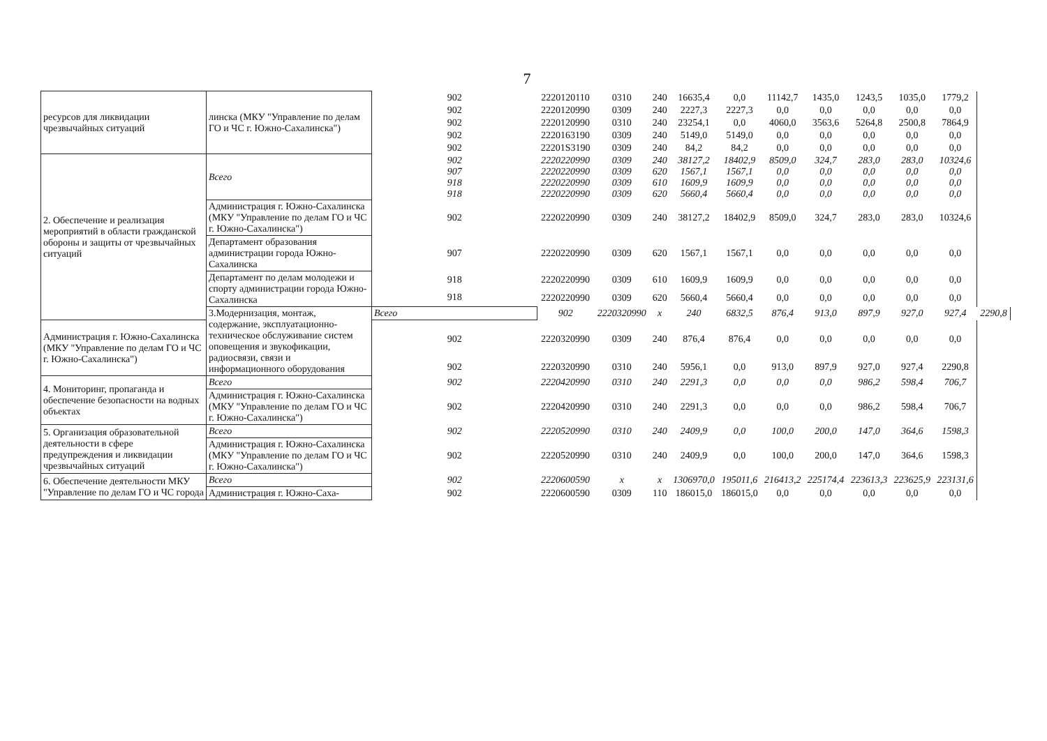7
| ресурсов для ликвидации чрезвычайных ситуаций | линска (МКУ "Управление по делам ГО и ЧС г. Южно-Сахалинска") | 902 | 2220120110 | 0310 | 240 | 16635,4 | 0,0 | 11142,7 | 1435,0 | 1243,5 | 1035,0 | 1779,2 | |
| | | 902 | 2220120990 | 0309 | 240 | 2227,3 | 2227,3 | 0,0 | 0,0 | 0,0 | 0,0 | 0,0 | |
| | | 902 | 2220120990 | 0310 | 240 | 23254,1 | 0,0 | 4060,0 | 3563,6 | 5264,8 | 2500,8 | 7864,9 | |
| | | 902 | 2220163190 | 0309 | 240 | 5149,0 | 5149,0 | 0,0 | 0,0 | 0,0 | 0,0 | 0,0 | |
| | | 902 | 22201S3190 | 0309 | 240 | 84,2 | 84,2 | 0,0 | 0,0 | 0,0 | 0,0 | 0,0 | |
| 2. Обеспечение и реализация мероприятий в области гражданской обороны и защиты от чрезвычайных ситуаций | Всего | 902 907 918 918 | 2220220990 2220220990 2220220990 2220220990 | 0309 0309 0309 0309 | 240 620 610 620 | 38127,2 1567,1 1609,9 5660,4 | 18402,9 1567,1 1609,9 5660,4 | 8509,0 0,0 0,0 0,0 | 324,7 0,0 0,0 0,0 | 283,0 0,0 0,0 0,0 | 283,0 0,0 0,0 0,0 | 10324,6 0,0 0,0 0,0 | |
| | Администрация г. Южно-Сахалинска (МКУ "Управление по делам ГО и ЧС г. Южно-Сахалинска") | 902 | 2220220990 | 0309 | 240 | 38127,2 | 18402,9 | 8509,0 | 324,7 | 283,0 | 283,0 | 10324,6 | |
| | Департамент образования администрации города Южно-Сахалинска | 907 | 2220220990 | 0309 | 620 | 1567,1 | 1567,1 | 0,0 | 0,0 | 0,0 | 0,0 | 0,0 | |
| | Департамент по делам молодежи и спорту администрации города Южно-Сахалинска | 918 | 2220220990 | 0309 | 610 | 1609,9 | 1609,9 | 0,0 | 0,0 | 0,0 | 0,0 | 0,0 | |
| | | 918 | 2220220990 | 0309 | 620 | 5660,4 | 5660,4 | 0,0 | 0,0 | 0,0 | 0,0 | 0,0 | |
| | 3.Модернизация, монтаж, содержание, эксплуатационно-техническое обслуживание систем оповещения и звукофикации, радиосвязи, связи и информационного оборудования | Всего | 902 | 2220320990 | x | 240 | 6832,5 | 876,4 | 913,0 | 897,9 | 927,0 | 927,4 | 2290,8 |
| Администрация г. Южно-Сахалинска (МКУ "Управление по делам ГО и ЧС г. Южно-Сахалинска") | | 902 | 2220320990 | 0309 | 240 | 876,4 | 876,4 | 0,0 | 0,0 | 0,0 | 0,0 | 0,0 | |
| | | 902 | 2220320990 | 0310 | 240 | 5956,1 | 0,0 | 913,0 | 897,9 | 927,0 | 927,4 | 2290,8 | |
| 4. Мониторинг, пропаганда и обеспечение безопасности на водных объектах | Всего | 902 | 2220420990 | 0310 | 240 | 2291,3 | 0,0 | 0,0 | 0,0 | 986,2 | 598,4 | 706,7 | |
| | Администрация г. Южно-Сахалинска (МКУ "Управление по делам ГО и ЧС г. Южно-Сахалинска") | 902 | 2220420990 | 0310 | 240 | 2291,3 | 0,0 | 0,0 | 0,0 | 986,2 | 598,4 | 706,7 | |
| 5. Организация образовательной деятельности в сфере предупреждения и ликвидации чрезвычайных ситуаций | Всего | 902 | 2220520990 | 0310 | 240 | 2409,9 | 0,0 | 100,0 | 200,0 | 147,0 | 364,6 | 1598,3 | |
| | Администрация г. Южно-Сахалинска (МКУ "Управление по делам ГО и ЧС г. Южно-Сахалинска") | 902 | 2220520990 | 0310 | 240 | 2409,9 | 0,0 | 100,0 | 200,0 | 147,0 | 364,6 | 1598,3 | |
| 6. Обеспечение деятельности МКУ "Управление по делам ГО и ЧС города | Всего | 902 | 2220600590 | x | x | 1306970,0 | 195011,6 | 216413,2 | 225174,4 | 223613,3 | 223625,9 | 223131,6 | |
| | Администрация г. Южно-Саха- | 902 | 2220600590 | 0309 | 110 | 186015,0 | 186015,0 | 0,0 | 0,0 | 0,0 | 0,0 | 0,0 | |